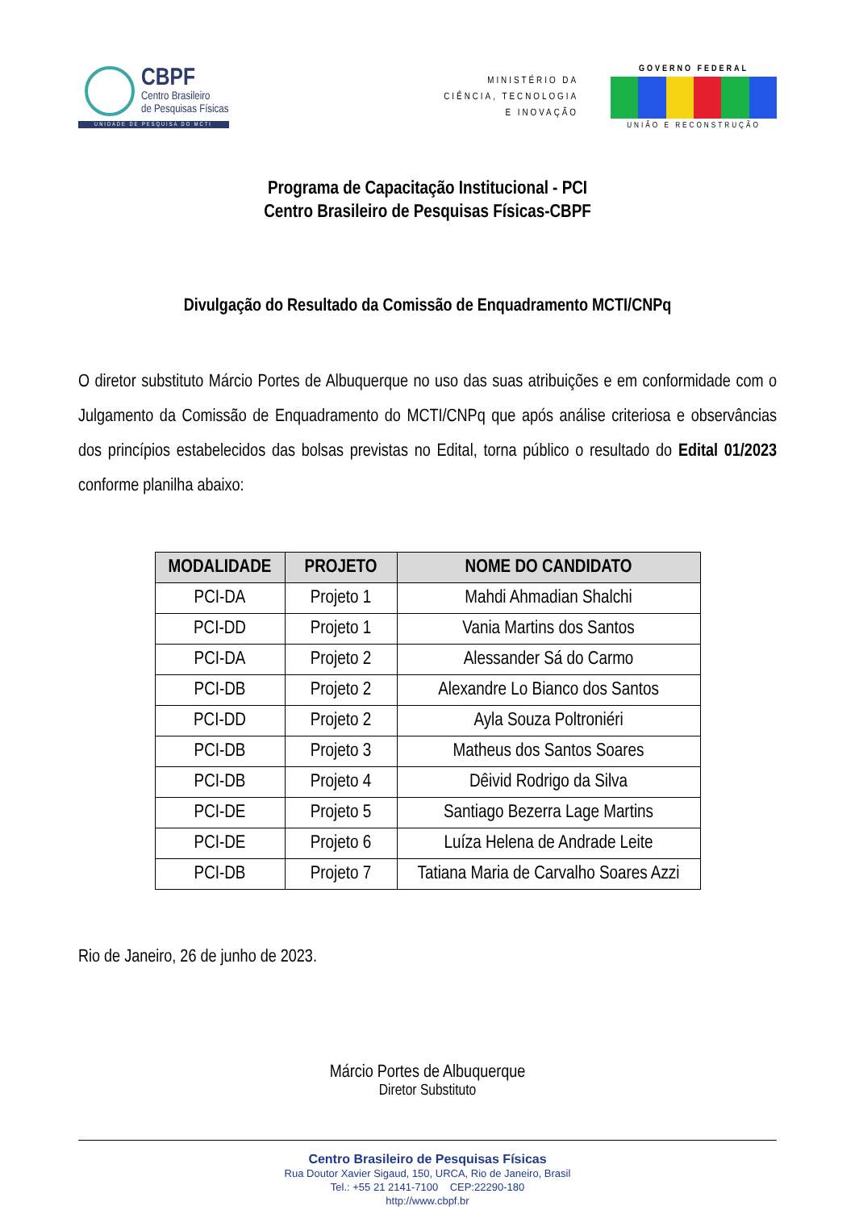CBPF
Centro Brasileiro
de Pesquisas Físicas
UNIDADE DE PESQUISA DO MCTI
MINISTÉRIO DA
CIÊNCIA, TECNOLOGIA
E INOVAÇÃO
GOVERNO FEDERAL
UNIÃO E RECONSTRUÇÃO
Programa de Capacitação Institucional - PCI
Centro Brasileiro de Pesquisas Físicas-CBPF
Divulgação do Resultado da Comissão de Enquadramento MCTI/CNPq
O diretor substituto Márcio Portes de Albuquerque no uso das suas atribuições e em conformidade com o Julgamento da Comissão de Enquadramento do MCTI/CNPq que após análise criteriosa e observâncias dos princípios estabelecidos das bolsas previstas no Edital, torna público o resultado do Edital 01/2023 conforme planilha abaixo:
| MODALIDADE | PROJETO | NOME DO CANDIDATO |
| --- | --- | --- |
| PCI-DA | Projeto 1 | Mahdi Ahmadian Shalchi |
| PCI-DD | Projeto 1 | Vania Martins dos Santos |
| PCI-DA | Projeto 2 | Alessander Sá do Carmo |
| PCI-DB | Projeto 2 | Alexandre Lo Bianco dos Santos |
| PCI-DD | Projeto 2 | Ayla Souza Poltroniéri |
| PCI-DB | Projeto 3 | Matheus dos Santos Soares |
| PCI-DB | Projeto 4 | Dêivid Rodrigo da Silva |
| PCI-DE | Projeto 5 | Santiago Bezerra Lage Martins |
| PCI-DE | Projeto 6 | Luíza Helena de Andrade Leite |
| PCI-DB | Projeto 7 | Tatiana Maria de Carvalho Soares Azzi |
Rio de Janeiro, 26 de junho de 2023.
Márcio Portes de Albuquerque
Diretor Substituto
Centro Brasileiro de Pesquisas Físicas
Rua Doutor Xavier Sigaud, 150, URCA, Rio de Janeiro, Brasil
Tel.: +55 21 2141-7100 CEP:22290-180
http://www.cbpf.br